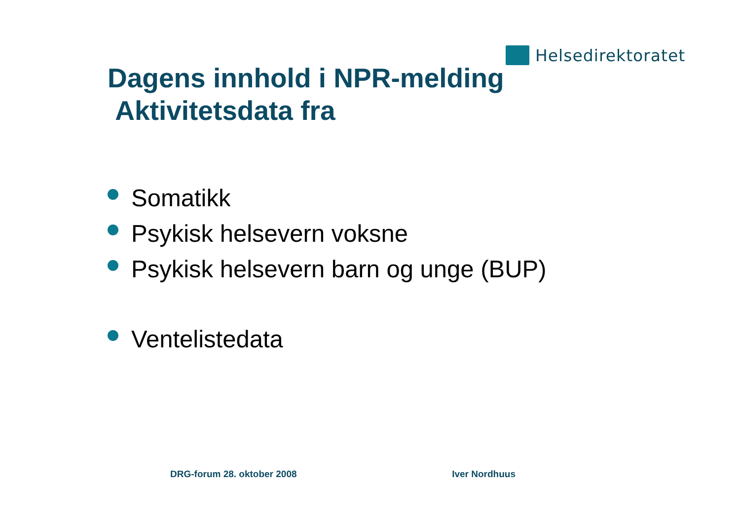Helsedirektoratet
Dagens innhold i NPR-melding
Aktivitetsdata fra
Somatikk
Psykisk helsevern voksne
Psykisk helsevern barn og unge (BUP)
Ventelistedata
DRG-forum 28. oktober 2008 Iver Nordhuus